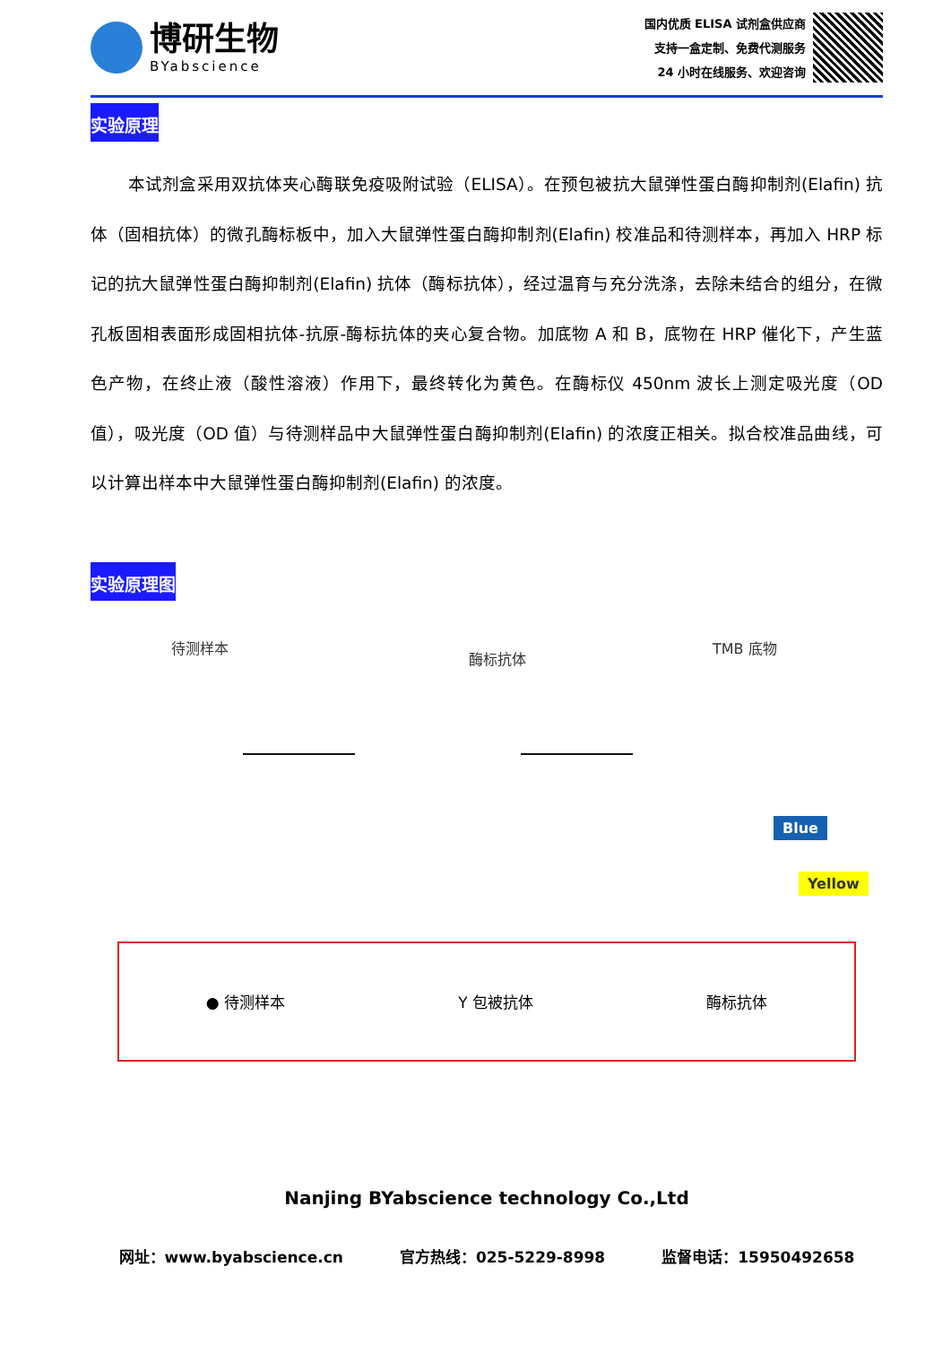博研生物
BYabscience
国内优质 ELISA 试剂盒供应商
支持一盒定制、免费代测服务
24 小时在线服务、欢迎咨询
实验原理
本试剂盒采用双抗体夹心酶联免疫吸附试验（ELISA）。在预包被抗大鼠弹性蛋白酶抑制剂(Elafin) 抗体（固相抗体）的微孔酶标板中，加入大鼠弹性蛋白酶抑制剂(Elafin) 校准品和待测样本，再加入 HRP 标记的抗大鼠弹性蛋白酶抑制剂(Elafin) 抗体（酶标抗体），经过温育与充分洗涤，去除未结合的组分，在微孔板固相表面形成固相抗体-抗原-酶标抗体的夹心复合物。加底物 A 和 B，底物在 HRP 催化下，产生蓝色产物，在终止液（酸性溶液）作用下，最终转化为黄色。在酶标仪 450nm 波长上测定吸光度（OD 值），吸光度（OD 值）与待测样品中大鼠弹性蛋白酶抑制剂(Elafin) 的浓度正相关。拟合校准品曲线，可以计算出样本中大鼠弹性蛋白酶抑制剂(Elafin) 的浓度。
实验原理图
待测样本
酶标抗体
TMB 底物
Blue
Yellow
● 待测样本 Y 包被抗体 酶标抗体
Nanjing BYabscience technology Co.,Ltd
网址：www.byabscience.cn 官方热线：025-5229-8998 监督电话：15950492658